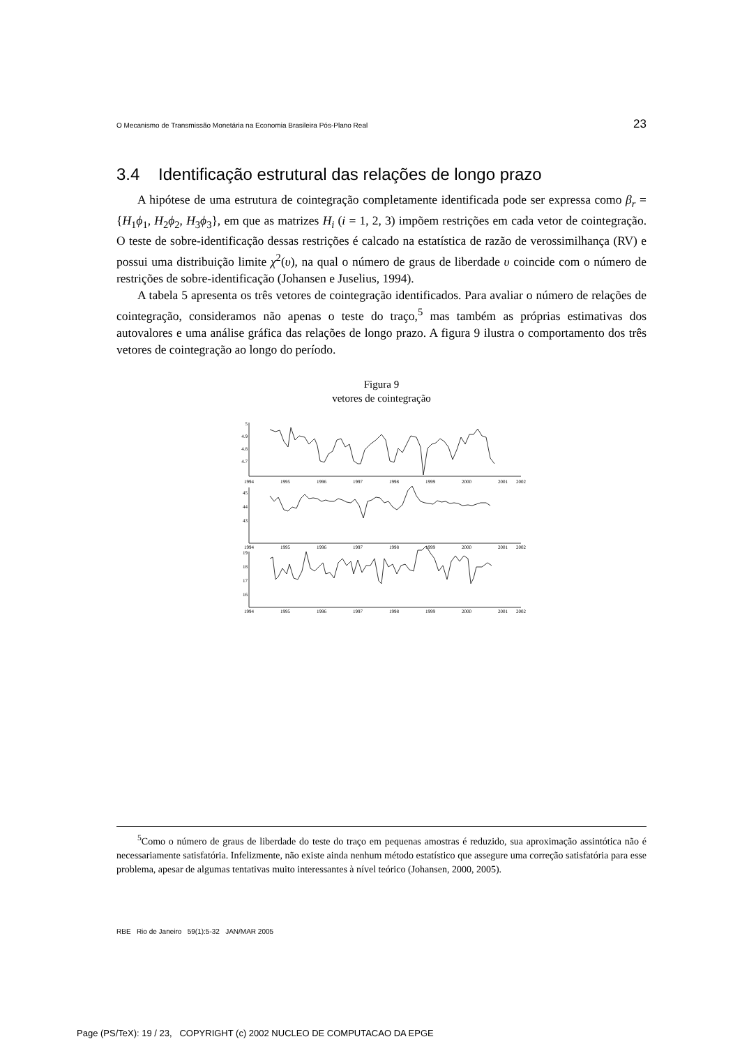O Mecanismo de Transmissão Monetária na Economia Brasileira Pós-Plano Real 23
3.4 Identificação estrutural das relações de longo prazo
A hipótese de uma estrutura de cointegração completamente identificada pode ser expressa como β<sub>r</sub> = {H<sub>1</sub>ϕ<sub>1</sub>, H<sub>2</sub>ϕ<sub>2</sub>, H<sub>3</sub>ϕ<sub>3</sub>}, em que as matrizes H<sub>i</sub> (i = 1, 2, 3) impõem restrições em cada vetor de cointegração. O teste de sobre-identificação dessas restrições é calcado na estatística de razão de verossimilhança (RV) e possui uma distribuição limite χ<sup>2</sup>(υ), na qual o número de graus de liberdade υ coincide com o número de restrições de sobre-identificação (Johansen e Juselius, 1994).
A tabela 5 apresenta os três vetores de cointegração identificados. Para avaliar o número de relações de cointegração, consideramos não apenas o teste do traço,<sup>5</sup> mas também as próprias estimativas dos autovalores e uma análise gráfica das relações de longo prazo. A figura 9 ilustra o comportamento dos três vetores de cointegração ao longo do período.
Figura 9
vetores de cointegração
5
4.9
4.8
4.7
45
44
43
19
18
17
16
1994
1995
1996
1997
1998
1999
2000
2001
2002
1994
1995
1996
1997
1998
1999
2000
2001
2002
1994
1995
1996
1997
1998
1999
2000
2001
2002
<sup>5</sup> Como o número de graus de liberdade do teste do traço em pequenas amostras é reduzido, sua aproximação assintótica não é necessariamente satisfatória. Infelizmente, não existe ainda nenhum método estatístico que assegure uma correção satisfatória para esse problema, apesar de algumas tentativas muito interessantes à nível teórico (Johansen, 2000, 2005).
RBE Rio de Janeiro 59(1):5-32 JAN/MAR 2005
Page (PS/TeX): 19 / 23, COPYRIGHT (c) 2002 NUCLEO DE COMPUTACAO DA EPGE